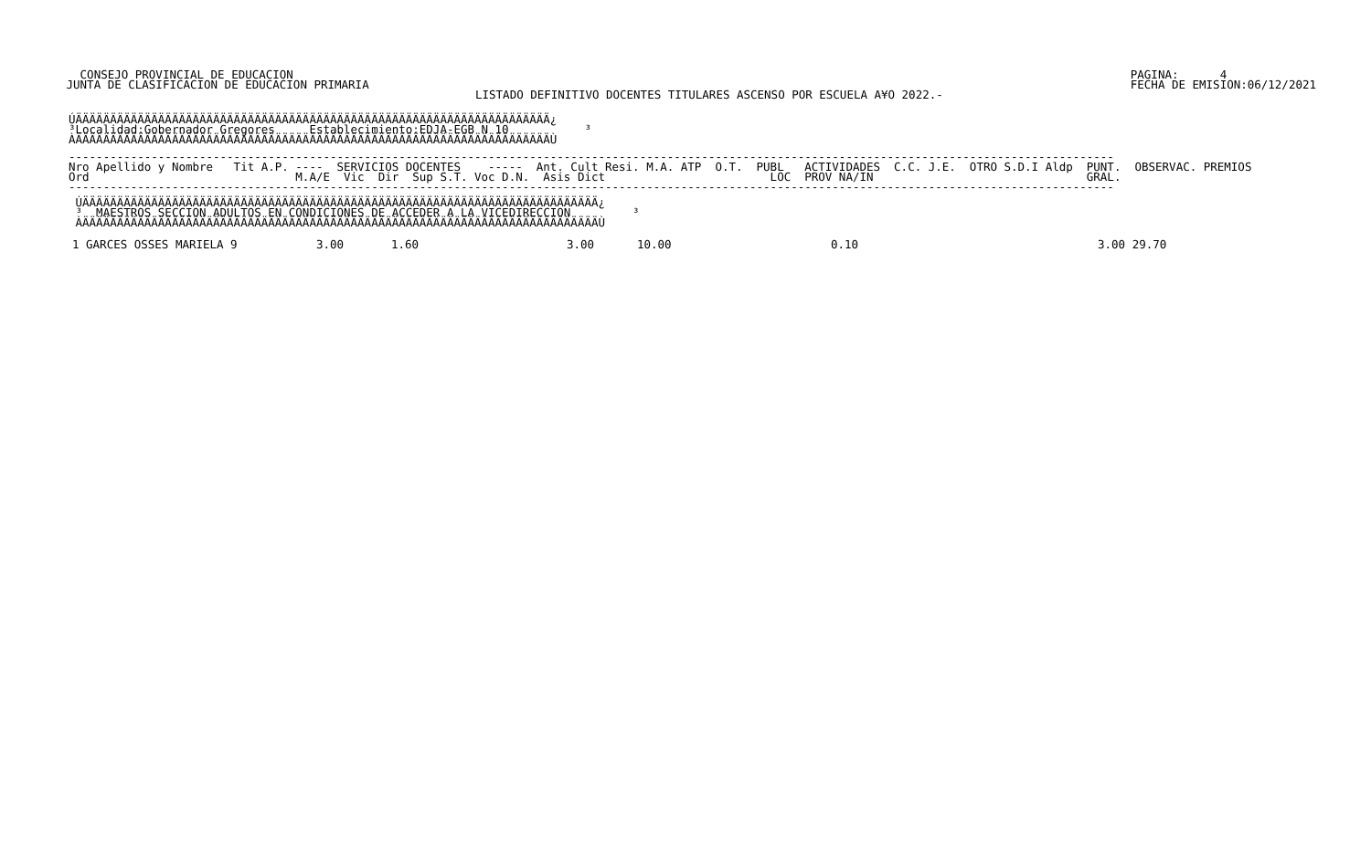CONSEJO PROVINCIAL DE EDUCACION
 JUNTA DE CLASIFICACION DE EDUCACION PRIMARIA
PAGINA:      4
FECHA DE EMISION:06/12/2021
LISTADO DEFINITIVO DOCENTES TITULARES ASCENSO POR ESCUELA A¥O 2022.-
ÚÄÄÄÄÄÄÄÄÄÄÄÄÄÄÄÄÄÄÄÄÄÄÄÄÄÄÄÄÄÄÄÄÄÄÄÄÄÄÄÄÄÄÄÄÄÄÄÄÄÄÄÄÄÄÄÄÄÄÄÄÄÄÄÄÄÄÄÄÄ¿
³Localidad:Gobernador Gregores     Establecimiento:EDJA-EGB N 10           ³
ÀÄÄÄÄÄÄÄÄÄÄÄÄÄÄÄÄÄÄÄÄÄÄÄÄÄÄÄÄÄÄÄÄÄÄÄÄÄÄÄÄÄÄÄÄÄÄÄÄÄÄÄÄÄÄÄÄÄÄÄÄÄÄÄÄÄÄÄÄÄÙ
--------------------------------------------------------------------------------------------------------------------------------------------------------
Nro Apellido y Nombre   Tit A.P. ----  SERVICIOS DOCENTES    -----  Ant. Cult Resi. M.A. ATP  O.T.  PUBL   ACTIVIDADES  C.C. J.E.  OTRO S.D.I Aldp  PUNT.  OBSERVAC. PREMIOS
Ord                              M.A/E  Vic  Dir  Sup S.T. Voc D.N.  Asis Dict                        LOC  PROV NA/IN                               GRAL.
--------------------------------------------------------------------------------------------------------------------------------------------------------
 ÚÄÄÄÄÄÄÄÄÄÄÄÄÄÄÄÄÄÄÄÄÄÄÄÄÄÄÄÄÄÄÄÄÄÄÄÄÄÄÄÄÄÄÄÄÄÄÄÄÄÄÄÄÄÄÄÄÄÄÄÄÄÄÄÄÄÄÄÄÄÄÄÄÄÄÄ¿
 ³  MAESTROS SECCION ADULTOS EN CONDICIONES DE ACCEDER A LA VICEDIRECCION         ³
 ÀÄÄÄÄÄÄÄÄÄÄÄÄÄÄÄÄÄÄÄÄÄÄÄÄÄÄÄÄÄÄÄÄÄÄÄÄÄÄÄÄÄÄÄÄÄÄÄÄÄÄÄÄÄÄÄÄÄÄÄÄÄÄÄÄÄÄÄÄÄÄÄÄÄÄÄÙ
| 1 GARCES OSSES MARIELA 9 | 3.00 | 1.60 | 3.00 | 10.00 | 0.10 | 3.00 29.70 |